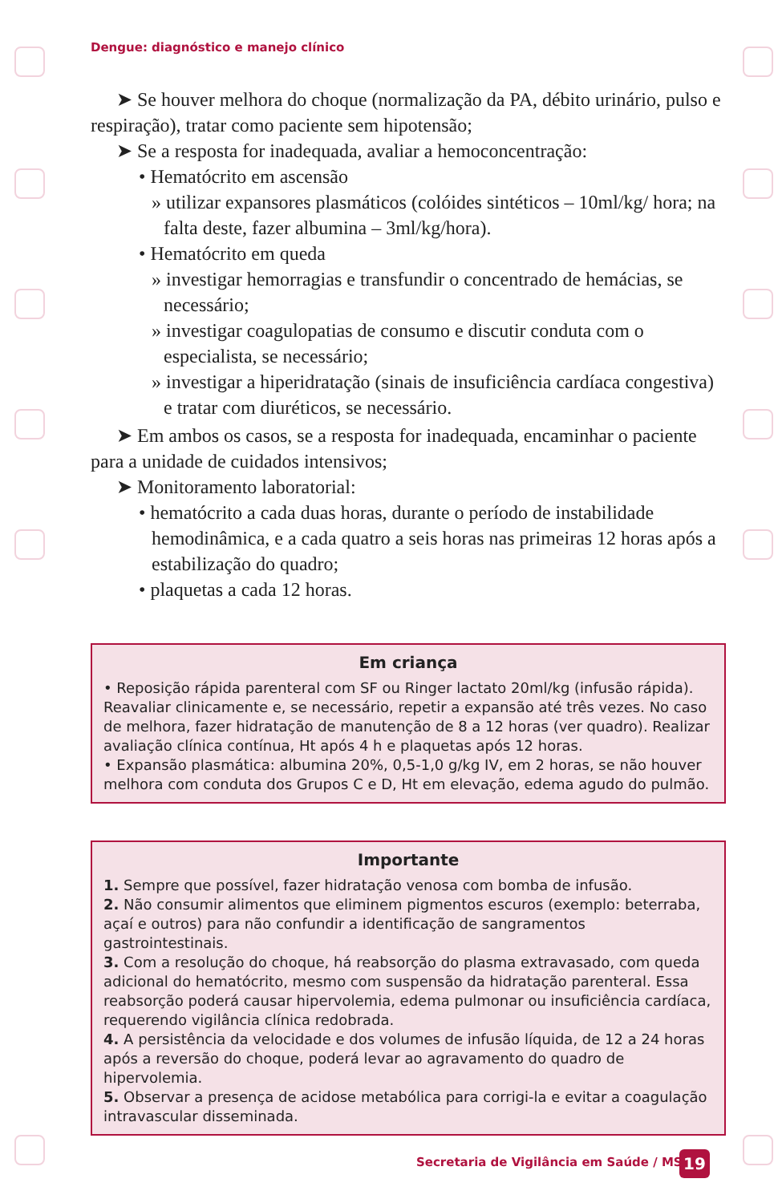Dengue: diagnóstico e manejo clínico
➤ Se houver melhora do choque (normalização da PA, débito urinário, pulso e respiração), tratar como paciente sem hipotensão;
➤ Se a resposta for inadequada, avaliar a hemoconcentração:
• Hematócrito em ascensão
» utilizar expansores plasmáticos (colóides sintéticos – 10ml/kg/ hora; na falta deste, fazer albumina – 3ml/kg/hora).
• Hematócrito em queda
» investigar hemorragias e transfundir o concentrado de hemácias, se necessário;
» investigar coagulopatias de consumo e discutir conduta com o especialista, se necessário;
» investigar a hiperidratação (sinais de insuficiência cardíaca congestiva) e tratar com diuréticos, se necessário.
➤ Em ambos os casos, se a resposta for inadequada, encaminhar o paciente para a unidade de cuidados intensivos;
➤ Monitoramento laboratorial:
• hematócrito a cada duas horas, durante o período de instabilidade hemodinâmica, e a cada quatro a seis horas nas primeiras 12 horas após a estabilização do quadro;
• plaquetas a cada 12 horas.
Em criança
• Reposição rápida parenteral com SF ou Ringer lactato 20ml/kg (infusão rápida). Reavaliar clinicamente e, se necessário, repetir a expansão até três vezes. No caso de melhora, fazer hidratação de manutenção de 8 a 12 horas (ver quadro). Realizar avaliação clínica contínua, Ht após 4 h e plaquetas após 12 horas.
• Expansão plasmática: albumina 20%, 0,5-1,0 g/kg IV, em 2 horas, se não houver melhora com conduta dos Grupos C e D, Ht em elevação, edema agudo do pulmão.
Importante
1. Sempre que possível, fazer hidratação venosa com bomba de infusão.
2. Não consumir alimentos que eliminem pigmentos escuros (exemplo: beterraba, açaí e outros) para não confundir a identificação de sangramentos gastrointestinais.
3. Com a resolução do choque, há reabsorção do plasma extravasado, com queda adicional do hematócrito, mesmo com suspensão da hidratação parenteral. Essa reabsorção poderá causar hipervolemia, edema pulmonar ou insuficiência cardíaca, requerendo vigilância clínica redobrada.
4. A persistência da velocidade e dos volumes de infusão líquida, de 12 a 24 horas após a reversão do choque, poderá levar ao agravamento do quadro de hipervolemia.
5. Observar a presença de acidose metabólica para corrigi-la e evitar a coagulação intravascular disseminada.
Secretaria de Vigilância em Saúde / MS
19